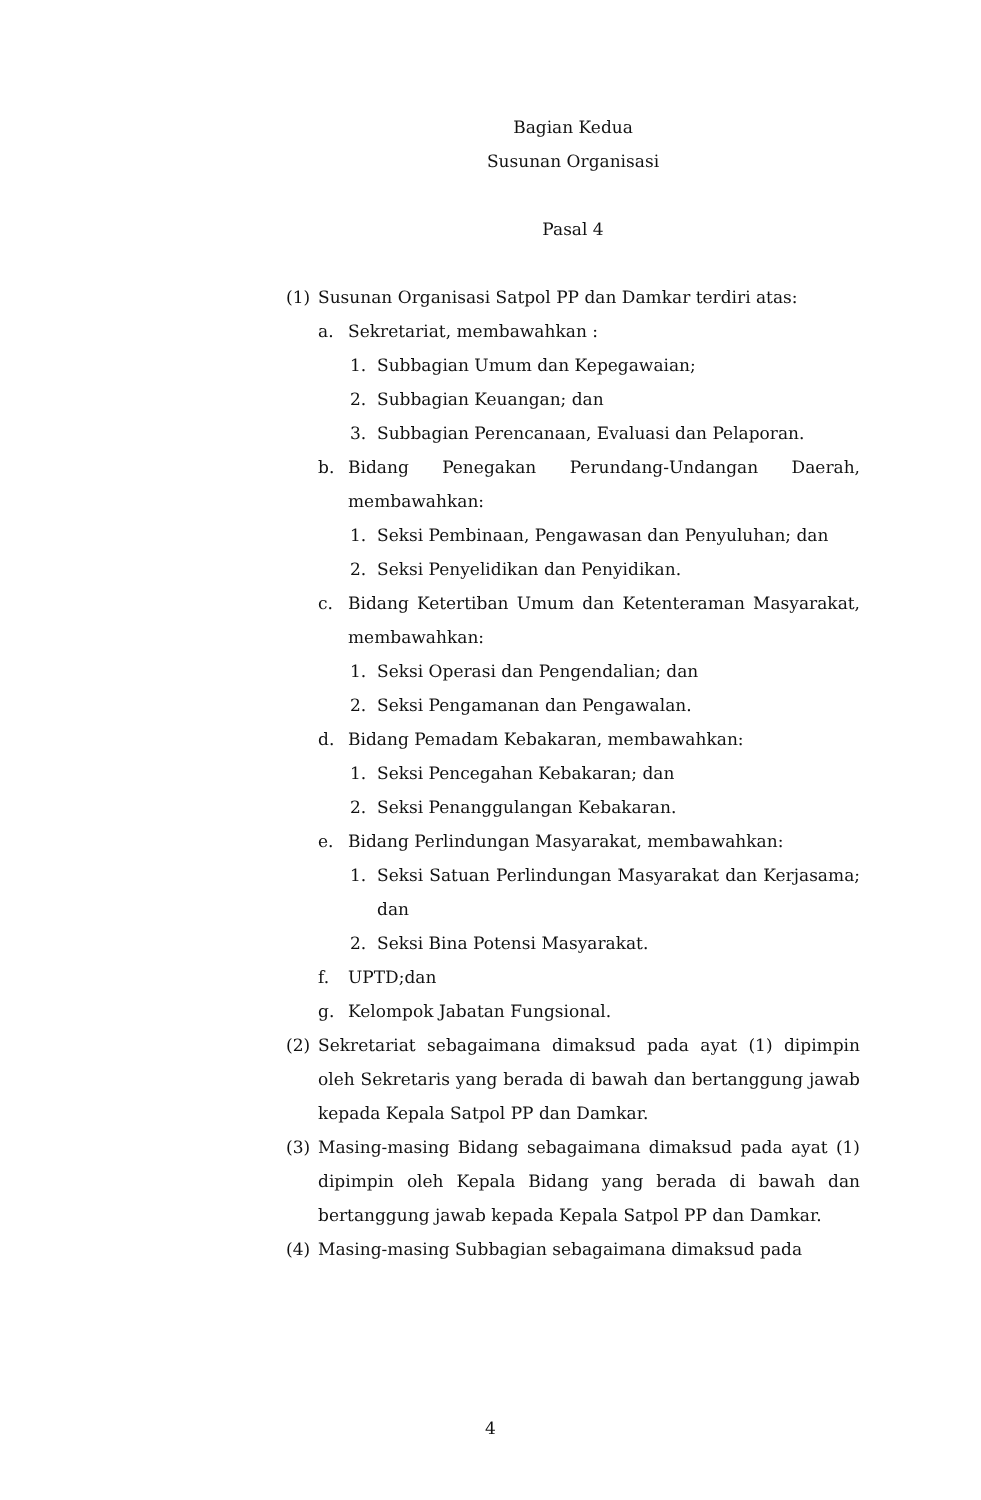Bagian Kedua
Susunan Organisasi
Pasal 4
(1) Susunan Organisasi Satpol PP dan Damkar terdiri atas:
a. Sekretariat, membawahkan :
1. Subbagian Umum dan Kepegawaian;
2. Subbagian Keuangan; dan
3. Subbagian Perencanaan, Evaluasi dan Pelaporan.
b. Bidang Penegakan Perundang-Undangan Daerah, membawahkan:
1. Seksi Pembinaan, Pengawasan dan Penyuluhan; dan
2. Seksi Penyelidikan dan Penyidikan.
c. Bidang Ketertiban Umum dan Ketenteraman Masyarakat, membawahkan:
1. Seksi Operasi dan Pengendalian; dan
2. Seksi Pengamanan dan Pengawalan.
d. Bidang Pemadam Kebakaran, membawahkan:
1. Seksi Pencegahan Kebakaran; dan
2. Seksi Penanggulangan Kebakaran.
e. Bidang Perlindungan Masyarakat, membawahkan:
1. Seksi Satuan Perlindungan Masyarakat dan Kerjasama; dan
2. Seksi Bina Potensi Masyarakat.
f. UPTD;dan
g. Kelompok Jabatan Fungsional.
(2) Sekretariat sebagaimana dimaksud pada ayat (1) dipimpin oleh Sekretaris yang berada di bawah dan bertanggung jawab kepada Kepala Satpol PP dan Damkar.
(3) Masing-masing Bidang sebagaimana dimaksud pada ayat (1) dipimpin oleh Kepala Bidang yang berada di bawah dan bertanggung jawab kepada Kepala Satpol PP dan Damkar.
(4) Masing-masing Subbagian sebagaimana dimaksud pada
4